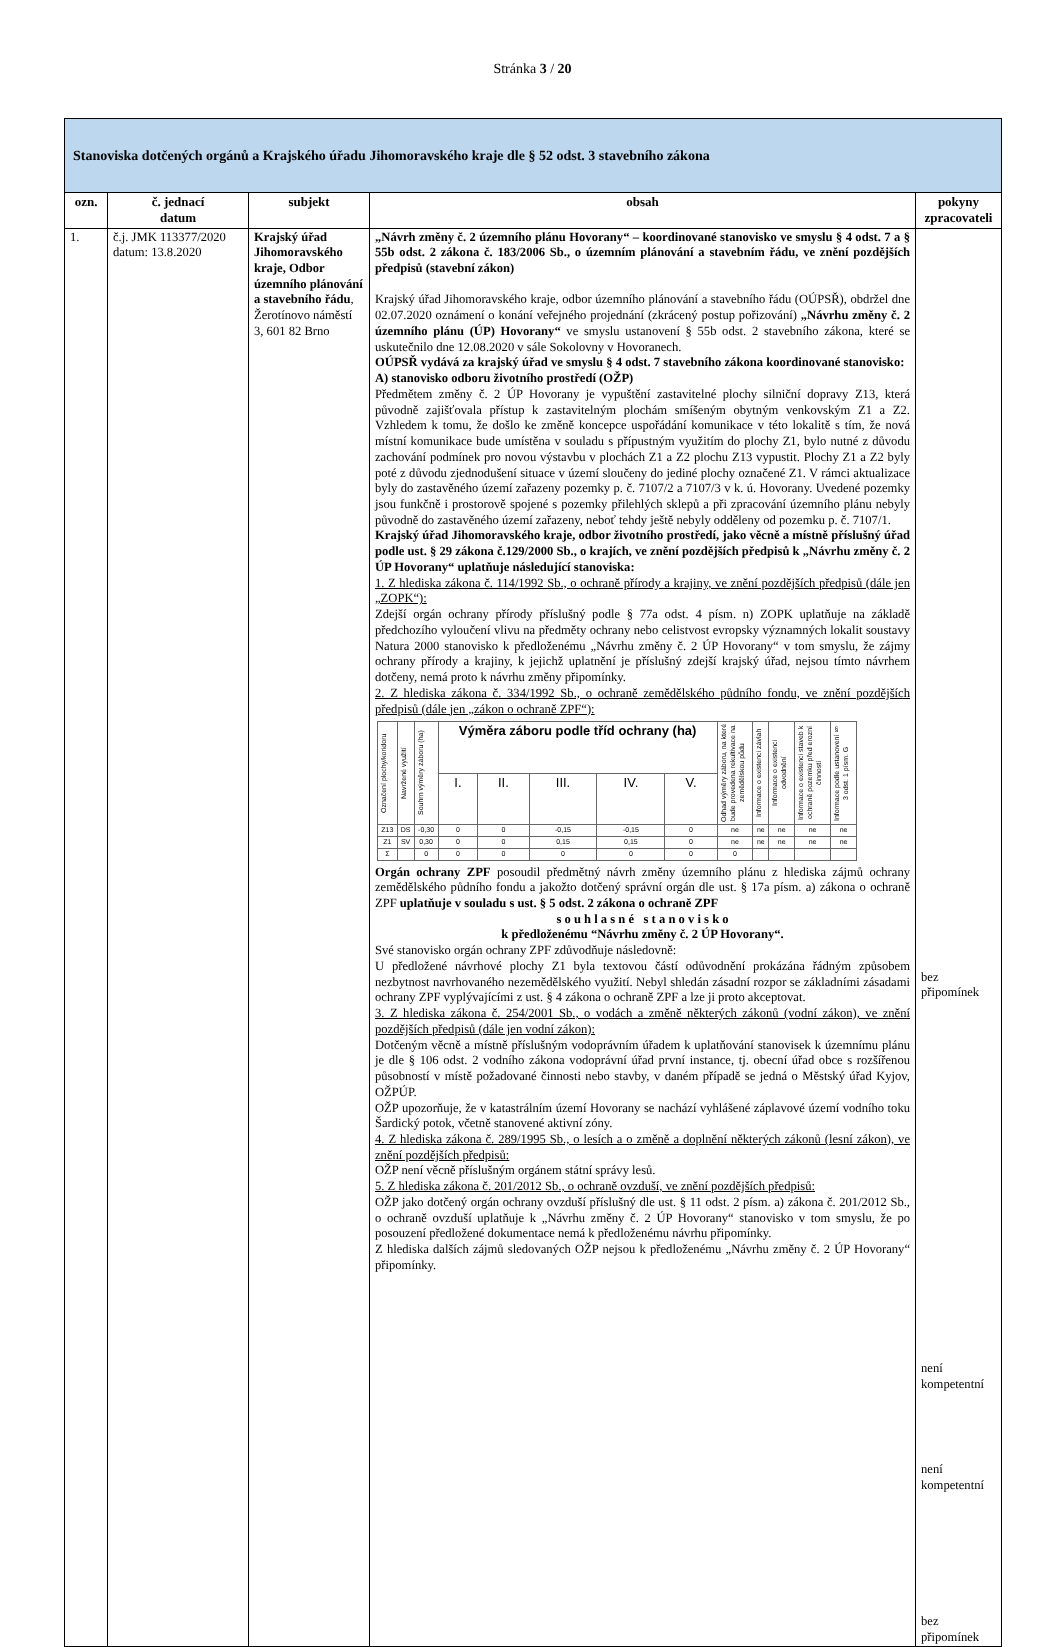Stránka 3 / 20
| Stanoviska dotčených orgánů a Krajského úřadu Jihomoravského kraje dle § 52 odst. 3 stavebního zákona | | | | |
| ozn. | č. jednací datum | subjekt | obsah | pokyny zpracovateli |
| 1. | č.j. JMK 113377/2020 datum: 13.8.2020 | Krajský úřad Jihomoravského kraje, Odbor územního plánování a stavebního řádu , Žerotínovo náměstí 3, 601 82 Brno | „Návrh změny č. 2 územního plánu Hovorany“ – koordinované stanovisko ve smyslu § 4 odst. 7 a § 55b odst. 2 zákona č. 183/2006 Sb., o územním plánování a stavebním řádu, ve znění pozdějších předpisů (stavební zákon) Krajský úřad Jihomoravského kraje, odbor územního plánování a stavebního řádu (OÚPSŘ), obdržel dne 02.07.2020 oznámení o konání veřejného projednání (zkrácený postup pořizování) „Návrhu změny č. 2 územního plánu (ÚP) Hovorany“ ve smyslu ustanovení § 55b odst. 2 stavebního zákona, které se uskutečnilo dne 12.08.2020 v sále Sokolovny v Hovoranech. OÚPSŘ vydává za krajský úřad ve smyslu § 4 odst. 7 stavebního zákona koordinované stanovisko: A) stanovisko odboru životního prostředí (OŽP) Předmětem změny č. 2 ÚP Hovorany je vypuštění zastavitelné plochy silniční dopravy Z13, která původně zajišťovala přístup k zastavitelným plochám smíšeným obytným venkovským Z1 a Z2. Vzhledem k tomu, že došlo ke změně koncepce uspořádání komunikace v této lokalitě s tím, že nová místní komunikace bude umístěna v souladu s přípustným využitím do plochy Z1, bylo nutné z důvodu zachování podmínek pro novou výstavbu v plochách Z1 a Z2 plochu Z13 vypustit. Plochy Z1 a Z2 byly poté z důvodu zjednodušení situace v území sloučeny do jediné plochy označené Z1. V rámci aktualizace byly do zastavěného území zařazeny pozemky p. č. 7107/2 a 7107/3 v k. ú. Hovorany. Uvedené pozemky jsou funkčně i prostorově spojené s pozemky přilehlých sklepů a při zpracování územního plánu nebyly původně do zastavěného území zařazeny, neboť tehdy ještě nebyly odděleny od pozemku p. č. 7107/1. Krajský úřad Jihomoravského kraje, odbor životního prostředí, jako věcně a místně příslušný úřad podle ust. § 29 zákona č.129/2000 Sb., o krajích, ve znění pozdějších předpisů k „Návrhu změny č. 2 ÚP Hovorany“ uplatňuje následující stanoviska: 1. Z hlediska zákona č. 114/1992 Sb., o ochraně přírody a krajiny, ve znění pozdějších předpisů (dále jen „ZOPK“): Zdejší orgán ochrany přírody příslušný podle § 77a odst. 4 písm. n) ZOPK uplatňuje na základě předchozího vyloučení vlivu na předměty ochrany nebo celistvost evropsky významných lokalit soustavy Natura 2000 stanovisko k předloženému „Návrhu změny č. 2 ÚP Hovorany“ v tom smyslu, že zájmy ochrany přírody a krajiny, k jejichž uplatnění je příslušný zdejší krajský úřad, nejsou tímto návrhem dotčeny, nemá proto k návrhu změny připomínky. 2. Z hlediska zákona č. 334/1992 Sb., o ochraně zemědělského půdního fondu, ve znění pozdějších předpisů (dále jen „zákon o ochraně ZPF“): / Označení plochy/koridoru / Navržené využití / Souhrn výměry záboru (ha) / Výměra záboru podle tříd ochrany (ha) / / / / / Odhad výměry záboru, na které bude provedena rekultivace na zemědělskou půdu / Informace o existenci závlah / Informace o existenci odvodnění / Informace o existenci staveb k ochraně pozemku před erozní činností / Informace podle ustanovení § 3 odst. 1 písm. G / / --- / --- / --- / --- / --- / --- / --- / --- / --- / --- / --- / --- / --- / / / / / I. / II. / III. / IV. / V. / / / / / / / Z13 / DS / -0,30 / 0 / 0 / -0,15 / -0,15 / 0 / ne / ne / ne / ne / ne / / Z1 / SV / 0,30 / 0 / 0 / 0,15 / 0,15 / 0 / ne / ne / ne / ne / ne / / Σ / / 0 / 0 / 0 / 0 / 0 / 0 / 0 / / / / / Orgán ochrany ZPF posoudil předmětný návrh změny územního plánu z hlediska zájmů ochrany zemědělského půdního fondu a jakožto dotčený správní orgán dle ust. § 17a písm. a) zákona o ochraně ZPF uplatňuje v souladu s ust. § 5 odst. 2 zákona o ochraně ZPF s o u h l a s n é s t a n o v i s k o k předloženému “Návrhu změny č. 2 ÚP Hovorany“. Své stanovisko orgán ochrany ZPF zdůvodňuje následovně: U předložené návrhové plochy Z1 byla textovou částí odůvodnění prokázána řádným způsobem nezbytnost navrhovaného nezemědělského využití. Nebyl shledán zásadní rozpor se základními zásadami ochrany ZPF vyplývajícími z ust. § 4 zákona o ochraně ZPF a lze ji proto akceptovat. 3. Z hlediska zákona č. 254/2001 Sb., o vodách a změně některých zákonů (vodní zákon), ve znění pozdějších předpisů (dále jen vodní zákon): Dotčeným věcně a místně příslušným vodoprávním úřadem k uplatňování stanovisek k územnímu plánu je dle § 106 odst. 2 vodního zákona vodoprávní úřad první instance, tj. obecní úřad obce s rozšířenou působností v místě požadované činnosti nebo stavby, v daném případě se jedná o Městský úřad Kyjov, OŽPÚP. OŽP upozorňuje, že v katastrálním území Hovorany se nachází vyhlášené záplavové území vodního toku Šardický potok, včetně stanovené aktivní zóny. 4. Z hlediska zákona č. 289/1995 Sb., o lesích a o změně a doplnění některých zákonů (lesní zákon), ve znění pozdějších předpisů: OŽP není věcně příslušným orgánem státní správy lesů. 5. Z hlediska zákona č. 201/2012 Sb., o ochraně ovzduší, ve znění pozdějších předpisů: OŽP jako dotčený orgán ochrany ovzduší příslušný dle ust. § 11 odst. 2 písm. a) zákona č. 201/2012 Sb., o ochraně ovzduší uplatňuje k „Návrhu změny č. 2 ÚP Hovorany“ stanovisko v tom smyslu, že po posouzení předložené dokumentace nemá k předloženému návrhu připomínky. Z hlediska dalších zájmů sledovaných OŽP nejsou k předloženému „Návrhu změny č. 2 ÚP Hovorany“ připomínky. | bez připomínek není kompetentní není kompetentní bez připomínek |